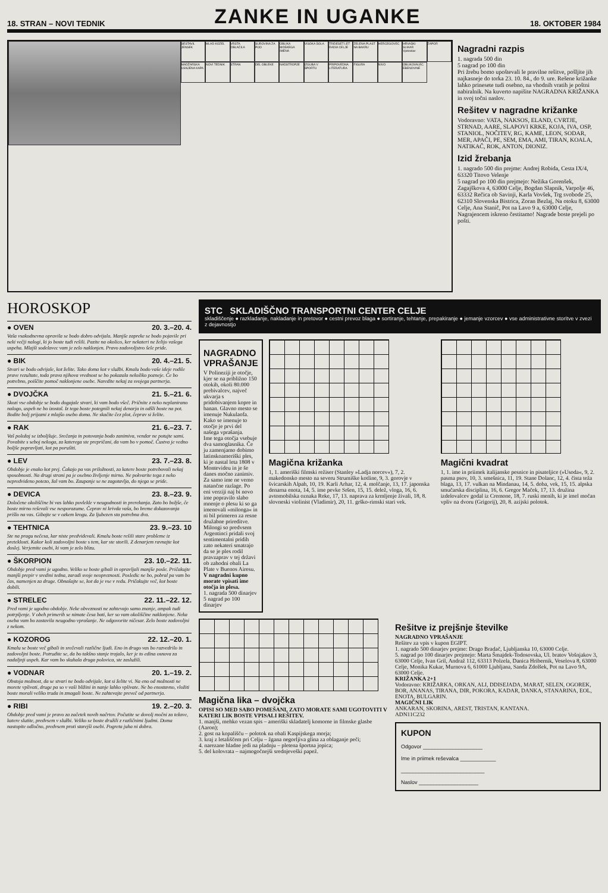18. STRAN – NOVI TEDNIK ZANKE IN UGANKE 18. OKTOBER 1984
SESTAVIL JENSEK
MLAD KOZEL
VRSTA OBLAČILA
SUROVINA ZA PIJO
OBLIKA MOŠKEGA IMENA
VISOKA ŠOLA
TRIDESET LET RADIA CELJE
ZELENA PLAST NA BAKRU
HERCEGOVEC
HRVAŠKI SLIKAR Vjekoslav
ZAPOR
MADŽARSKA USNJENA KAPA
NOVI TEDNIK
STRAN
DEL OBLEKE
NADSTROPJE
IZGUBA V ŠPORTU
PRIPOVEDNA LITERATURA
FIGURA
NIVO
OBLIKOVALEC EBENOVINE
Nagradni razpis
1. nagrada 500 din
5 nagrad po 100 din
Pri žrebu bomo upoštevali le pravilne rešitve, pošljite jih najkasneje do torka 23. 10. 84., do 9. ure. Rešene križanke lahko prinesete tudi osebno, na vhodnih vratih je poštni nabiralnik. Na kuverto napišite NAGRADNA KRIŽANKA in svoj točni naslov.
Rešitev v nagradne križanke
Vodoravno: VATA, NAKSOS, ELAND, CVRTJE, STRNAD, AARE, SLAPOVI KRKE, KOJA, IVA, OSP, STANIOL, NOČITEV, RG, KAME, LEON, SODAR, MER, APAČI, PE, SEM, EMA, AMI, TIRAN, KOALA, NATIKAČ, ROK, ANTON, DIONIZ.
Izid žrebanja
1. nagrado 500 din prejme: Andrej Robida, Cesta IX/4, 63320 Titovo Velenje
5 nagrad po 100 din prejmejo: Nežika Gorenšek, Zagajškova 4, 63000 Celje, Bogdan Slapnik, Varpolje 46, 63332 Rečica ob Savinji, Karla Vovšek, Trg svobode 25, 62310 Slovenska Bistrica, Zoran Bezlaj, Na otoku 8, 63000 Celje, Ana Stanič, Pot na Lavo 9 a, 63000 Celje,
Nagrajencem iskreno čestitamo! Nagrade boste prejeli po pošti.
HOROSKOP
● OVEN 20. 3.–20. 4.
Vaša vsakodnevna opravila se bodo dobro odvijala. Manjše zapreke se bodo pojavile pri neki večji nalogi, ki jo boste tudi rešili. Pazite na okolico, ker nekateri ne želijo vašega uspeha. Mlajši sodelavec vam je zelo naklonjen. Pravo zadovoljstvo šele pride.
● BIK 20. 4.–21. 5.
Stvari se bodo odvijale, kot želite. Tako doma kot v službi. Kmalu bodo vaše ideje rodile prave rezultate, toda prava njihova vrednost se bo pokazala nekoliko pozneje. Če bo potrebno, poiščite pomoč naklonjene osebe. Naredite nekaj za svojega partnerja.
● DVOJČKA 21. 5.–21. 6.
Skozi vse obdobje se bodo dogajale stvari, ki vam bodo všeč. Pričnite z neko neplanirano nalogo, uspeh ne bo izostal. Iz tega boste potegnili nekaj denarja in odšli boste na pot. Bodite bolj prijazni z mlajšo osebo doma. Ne skačite čez plot, čeprav si želite.
● RAK 21. 6.–23. 7.
Vaš položaj se izboljšuje. Srečanja in potovanja bodo zanimiva, vendar ne potujte sami. Povabite s seboj nekoga, za katerega ste prepričani, da vam bo v pomoč. Čustva je vedno boljše popravljati, kot pa porušiti.
● LEV 23. 7.–23. 8.
Obdobje je enako kot prej. Čakajo pa vas priložnosti, za katere boste potrebovali nekaj sposobnosti. Na drugi strani pa je osebno življenje mirno. Ne pokvarite tega z neko nepredvideno potezo, žal vam bo. Zaupanje se ne zagotavlja, do njega se pride.
● DEVICA 23. 8.–23. 9.
Določene okoliščine bi vas lahko povlekle v neugodnosti in prerekanja. Zato bo boljše, če boste mirno reševali vse nesporazume. Čeprav ni krivda vaša, bo breme dokazovanja prišlo na vas. Gibajte se v ozkem krogu. Za ljubezen sta potrebna dva.
● TEHTNICA 23. 9.–23. 10
Ste na pragu nečesa, kar niste predvidevali. Kmalu boste rešili stare probleme iz preteklosti. Kakor koli zadovoljni boste s tem, kar ste storili. Z denarjem ravnajte kot doslej. Verjemite osebi, ki vam je zelo blizu.
● ŠKORPION 23. 10.–22. 11.
Obdobje pred vami je ugodno. Veliko se boste gibali in opravljali manjše posle. Pričakujte manjši prepir v sredini tedna, zaradi svoje neopreznosti. Posledic ne bo, pobral pa vam bo čas, namenjen za druge. Obnašajte se, kot da je vse v redu. Pričakujte več, kot boste dobili.
● STRELEC 22. 11.–22. 12.
Pred vami je ugodno obdobje. Neke obveznosti ne zahtevajo samo znanje, ampak tudi potrpljenje. V obeh primerih se nimate česa bati, ker so vam okoliščine naklonjene. Neka oseba vam bo zastavila neugodno vprašanje. Ne odgovorite ničesar. Zelo boste zadovoljni z nekom.
● KOZOROG 22. 12.–20. 1.
Kmalu se boste več gibali in srečevali različne ljudi. Eno in drugo vas bo razvedrilo in zadovoljni boste. Potrudite se, da bo takšno stanje trajalo, ker je to edina osnova za nadaljnji uspeh. Kar vam bo skuhala druga polovica, ste zaslužili.
● VODNAR 20. 1.–19. 2.
Obstoja možnost, da se stvari ne bodo odvijale, kot si želite vi. Na eno od možnosti ne morete vplivati, druge pa so v vaši bližini in nanje lahko vplivate. Ne bo enostavno, vložiti boste morali veliko truda in zmagali boste. Ne zahtevajte preveč od partnerja.
● RIBI 19. 2.–20. 3.
Obdobje pred vami je pravo za začetek novih načrtov. Počutite se dovolj močni za težave, katere slutite, predvsem v službi. Veliko se boste družili z različnimi ljudmi. Doma nastopite odločno, predvsem proti starejši osebi. Pogreta juha ni dobra.
STC SKLADIŠČNO TRANSPORTNI CENTER CELJE
skladiščenje ● razkladanje, nakladanje in pretovor ● cestni prevoz blaga ● sortiranje, tehtanje, prepakiranje ● jemanje vzorcev ● vse administrativne storitve v zvezi z dejavnostjo
NAGRADNO VPRAŠANJE
V Polineziji je otočje, kjer se na približno 150 otokih, okoli 80.000 prebivalcev, največ ukvarja s pridobivanjem kopre in banan. Glavno mesto se imenuje Nukulaofa. Kako se imenuje to otočje je prvi del našega vprašanja.
Ime tega otočja vsebuje dva samoglasnika. Če ju zamenjamo dobimo latinskoameriški ples, ki je nastal leta 1808 v Montevideu in je še danes močno zanimiv. Za samo ime ne vemo natančne razlage. Po eni verziji naj bi novo ime popravilo slabo mnenje o plesu ki so ga imenovali »milonga« in ni bil primeren za resne družabne prireditve. Milongi so predvsem Argentinci pridali svoj sentimentalni pridih zato nekateri smatrajo da se je ples rodil pravzaprav v tej državi ob zahodni obali La Plate v Buenos Airesu.
V nagradni kupno morate vpisati ime otočja in plesa.
1. nagrada 500 dinarjev
5 nagrad po 100 dinarjev
Magična križanka
1, 1. ameriški filmski režiser (Stanley »Ladja norcev«), 7, 2. makedonsko mesto na severu Strumiške kotline, 9, 3. gorovje v švicarskih Alpah, 10, 19. Karli Arhar, 12, 4. molčanje, 13, 17. japonska denarna enota, 14, 5. ime pevke Sršen, 15, 15. delež, vloga, 16, 6. avtomobilska oznaka Reke, 17, 13. naprava za krmljenje živali, 18, 8. slovneski violinist (Vladimir), 20, 11. grško-rimski stari vek.
Magični kvadrat
1, 1. ime in priimek italijanske pesnice in pisateljice (»Usoda«, 9, 2. pasma psov, 10, 3. smešnica, 11, 19. Stane Dolanc, 12, 4. čista teža blaga, 13, 17. vulkan na Mindanau, 14, 5. doba, vek, 15, 15. alpska smučarska disciplina, 16, 6. Gregor Maček, 17, 13. družina izdelovalcev godal iz Cremone, 18, 7. ruski menih, ki je imel močan vpliv na dvoru (Grigorij), 20, 8. azijski polotok.
Magična lika – dvojčka
OPISI SO MED SABO POMEŠANI, ZATO MORATE SAMI UGOTOVITI V KATERI LIK BOSTE VPISALI REŠITEV.
1. manjši, mehko vezan spis – ameriški skladatelj komorne in filmske glasbe (Aaron);
2. gost na kopališču – polotok na obali Kaspijskega morja;
3. kraj z letališčem pri Celju – žgana negorljiva glina za oblaganje peči;
4. narezane hladne jedi na pladnju – pletena športna jopica;
5. del kolovrata – najmogočnejši srednjeveški papež.
Rešitve iz prejšnje številke
NAGRADNO VPRAŠANJE
Rešitev za vpis v kupon EGIPT.
1. nagrado 500 dinarjev prejme: Drago Bradač, Ljubljanska 10, 63000 Celje.
5. nagrad po 100 dinarjev prejmejo: Marta Šmajdek-Todosovska, Ul. bratov Vošnjakov 3, 63000 Celje, Ivan Gril, Andraž 112, 63313 Polzela, Danica Hribernik, Veselova 8, 63000 Celje, Monika Kukar, Murnova 6, 61000 Ljubljana, Sanda Zdolšek, Pot na Lavo 9A, 63000 Celje.
KRIŽANKA 2+1
Vodoravno: KRIŽARKA, ORKAN, ALI, DDISEJADA, MARAT, SELEN, OGOREK, BOR, ANANAS, TIRANA, DIR, POKORA, KADAR, DANKA, STANARINA, EOL, ENOTA, BULGARIN.
MAGIČNI LIK
ANKARAN, SKORINA, AREST, TRISTAN, KANTANA.
ADN11C232
KUPON
Odgovor ____________________
Ime in priimek reševalca ____________
____________________________
Naslov ____________________